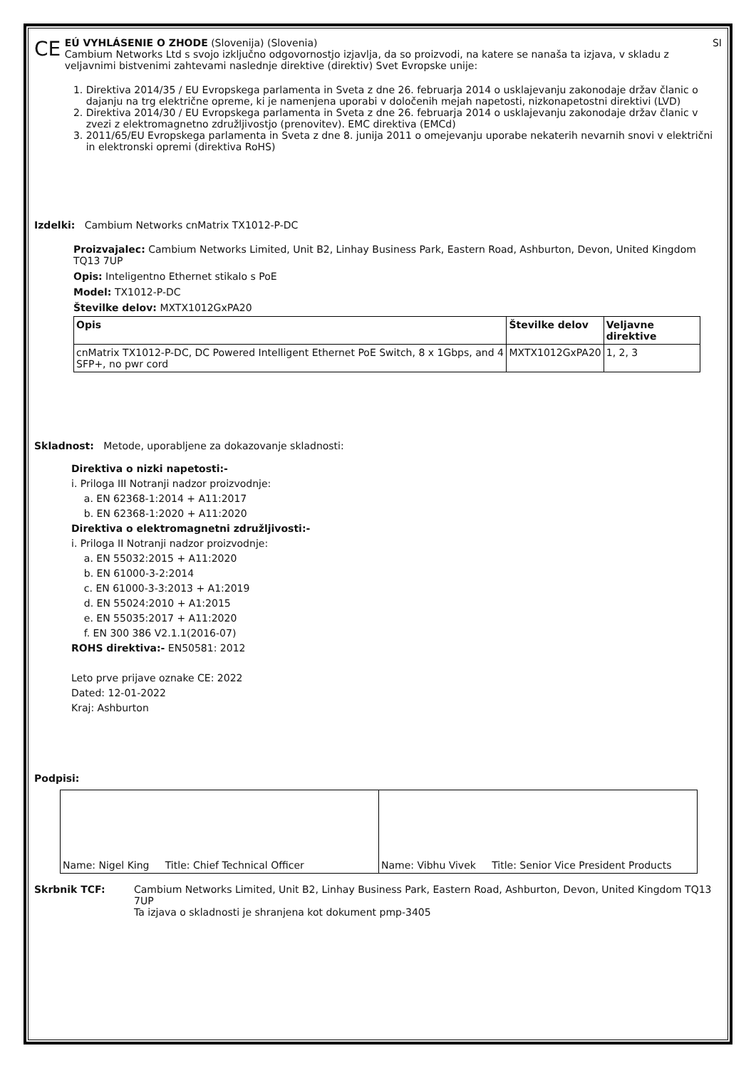CE
EÚ VYHLÁSENIE O ZHODE (Slovenija) (Slovenia) SI
Cambium Networks Ltd s svojo izključno odgovornostjo izjavlja, da so proizvodi, na katere se nanaša ta izjava, v skladu z veljavnimi bistvenimi zahtevami naslednje direktive (direktiv) Svet Evropske unije:
1. Direktiva 2014/35 / EU Evropskega parlamenta in Sveta z dne 26. februarja 2014 o usklajevanju zakonodaje držav članic o dajanju na trg električne opreme, ki je namenjena uporabi v določenih mejah napetosti, nizkonapetostni direktivi (LVD)
2. Direktiva 2014/30 / EU Evropskega parlamenta in Sveta z dne 26. februarja 2014 o usklajevanju zakonodaje držav članic v zvezi z elektromagnetno združljivostjo (prenovitev). EMC direktiva (EMCd)
3. 2011/65/EU Evropskega parlamenta in Sveta z dne 8. junija 2011 o omejevanju uporabe nekaterih nevarnih snovi v električni in elektronski opremi (direktiva RoHS)
Izdelki: Cambium Networks cnMatrix TX1012-P-DC
Proizvajalec: Cambium Networks Limited, Unit B2, Linhay Business Park, Eastern Road, Ashburton, Devon, United Kingdom TQ13 7UP
Opis: Inteligentno Ethernet stikalo s PoE
Model: TX1012-P-DC
Številke delov: MXTX1012GxPA20
| Opis | Številke delov | Veljavne direktive |
| --- | --- | --- |
| cnMatrix TX1012-P-DC, DC Powered Intelligent Ethernet PoE Switch, 8 x 1Gbps, and 4 SFP+, no pwr cord | MXTX1012GxPA20 | 1, 2, 3 |
Skladnost: Metode, uporabljene za dokazovanje skladnosti:
Direktiva o nizki napetosti:-
i. Priloga III Notranji nadzor proizvodnje:
a. EN 62368-1:2014 + A11:2017
b. EN 62368-1:2020 + A11:2020
Direktiva o elektromagnetni združljivosti:-
i. Priloga II Notranji nadzor proizvodnje:
a. EN 55032:2015 + A11:2020
b. EN 61000-3-2:2014
c. EN 61000-3-3:2013 + A1:2019
d. EN 55024:2010 + A1:2015
e. EN 55035:2017 + A11:2020
f. EN 300 386 V2.1.1(2016-07)
ROHS direktiva:- EN50581: 2012
Leto prve prijave oznake CE: 2022
Dated: 12-01-2022
Kraj: Ashburton
Podpisi:
| Name: Nigel King Title: Chief Technical Officer | Name: Vibhu Vivek Title: Senior Vice President Products |
Skrbnik TCF: Cambium Networks Limited, Unit B2, Linhay Business Park, Eastern Road, Ashburton, Devon, United Kingdom TQ13 7UP
Ta izjava o skladnosti je shranjena kot dokument pmp-3405